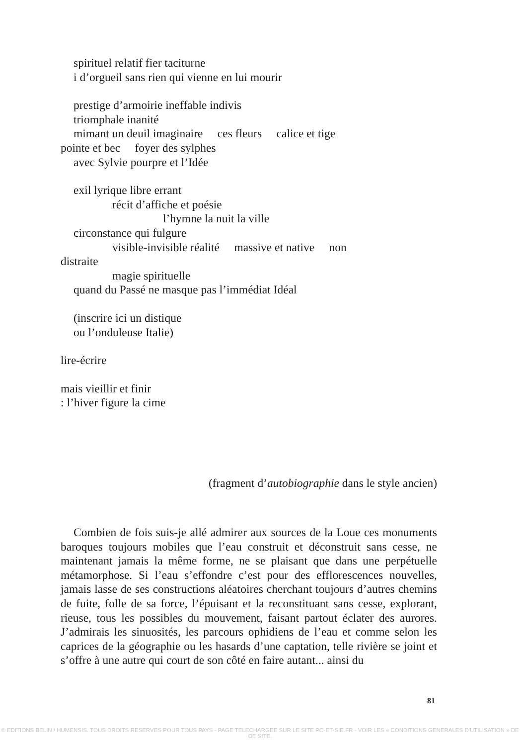spirituel relatif fier taciturne
i d’orgueil sans rien qui vienne en lui mourir
prestige d’armoirie ineffable indivis
triomphale inanité
mimant un deuil imaginaire ces fleurs calice et tige
pointe et bec foyer des sylphes
avec Sylvie pourpre et l’Idée
exil lyrique libre errant
récit d’affiche et poésie
l’hymne la nuit la ville
circonstance qui fulgure
visible-invisible réalité massive et native non
distraite
magie spirituelle
quand du Passé ne masque pas l’immédiat Idéal
(inscrire ici un distique
ou l’onduleuse Italie)
lire-écrire
mais vieillir et finir
: l’hiver figure la cime
(fragment d’autobiographie dans le style ancien)
Combien de fois suis-je allé admirer aux sources de la Loue ces monuments baroques toujours mobiles que l’eau construit et déconstruit sans cesse, ne maintenant jamais la même forme, ne se plaisant que dans une perpétuelle métamorphose. Si l’eau s’effondre c’est pour des efflorescences nouvelles, jamais lasse de ses constructions aléatoires cherchant toujours d’autres chemins de fuite, folle de sa force, l’épuisant et la reconstituant sans cesse, explorant, rieuse, tous les possibles du mouvement, faisant partout éclater des aurores. J’admirais les sinuosités, les parcours ophidiens de l’eau et comme selon les caprices de la géographie ou les hasards d’une captation, telle rivière se joint et s’offre à une autre qui court de son côté en faire autant... ainsi du
81
© EDITIONS BELIN / HUMENSIS. TOUS DROITS RESERVES POUR TOUS PAYS - PAGE TELECHARGEE SUR LE SITE PO-ET-SIE.FR - VOIR LES « CONDITIONS GENERALES D'UTILISATION » DE CE SITE.